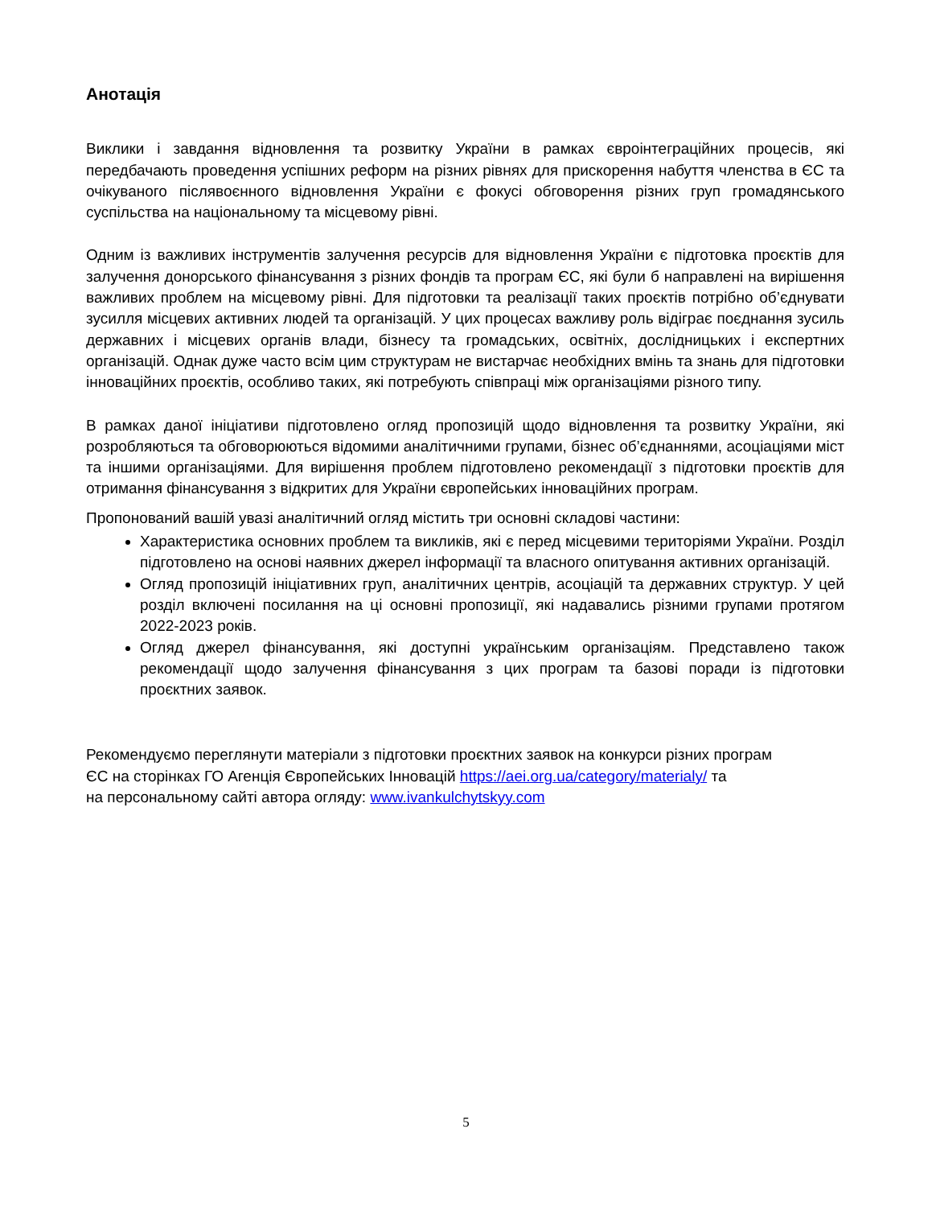Анотація
Виклики і завдання відновлення та розвитку України в рамках євроінтеграційних процесів, які передбачають проведення успішних реформ на різних рівнях для прискорення набуття членства в ЄС та очікуваного післявоєнного відновлення України є фокусі обговорення різних груп громадянського суспільства на національному та місцевому рівні.
Одним із важливих інструментів залучення ресурсів для відновлення України є підготовка проєктів для залучення донорського фінансування з різних фондів та програм ЄС, які були б направлені на вирішення важливих проблем на місцевому рівні. Для підготовки та реалізації таких проєктів потрібно об’єднувати зусилля місцевих активних людей та організацій. У цих процесах важливу роль відіграє поєднання зусиль державних і місцевих органів влади, бізнесу та громадських, освітніх, дослідницьких і експертних організацій. Однак дуже часто всім цим структурам не вистарчає необхідних вмінь та знань для підготовки інноваційних проєктів, особливо таких, які потребують співпраці між організаціями різного типу.
В рамках даної ініціативи підготовлено огляд пропозицій щодо відновлення та розвитку України, які розробляються та обговорюються відомими аналітичними групами, бізнес об’єднаннями, асоціаціями міст та іншими організаціями. Для вирішення проблем підготовлено рекомендації з підготовки проєктів для отримання фінансування з відкритих для України європейських інноваційних програм.
Пропонований вашій увазі аналітичний огляд містить три основні складові частини:
Характеристика основних проблем та викликів, які є перед місцевими територіями України. Розділ підготовлено на основі наявних джерел інформації та власного опитування активних організацій.
Огляд пропозицій ініціативних груп, аналітичних центрів, асоціацій та державних структур. У цей розділ включені посилання на ці основні пропозиції, які надавались різними групами протягом 2022-2023 років.
Огляд джерел фінансування, які доступні українським організаціям. Представлено також рекомендації щодо залучення фінансування з цих програм та базові поради із підготовки проєктних заявок.
Рекомендуємо переглянути матеріали з підготовки проєктних заявок на конкурси різних програм
ЄС на сторінках ГО Агенція Європейських Інновацій https://aei.org.ua/category/materialy/ та
на персональному сайті автора огляду: www.ivankulchytskyy.com
5